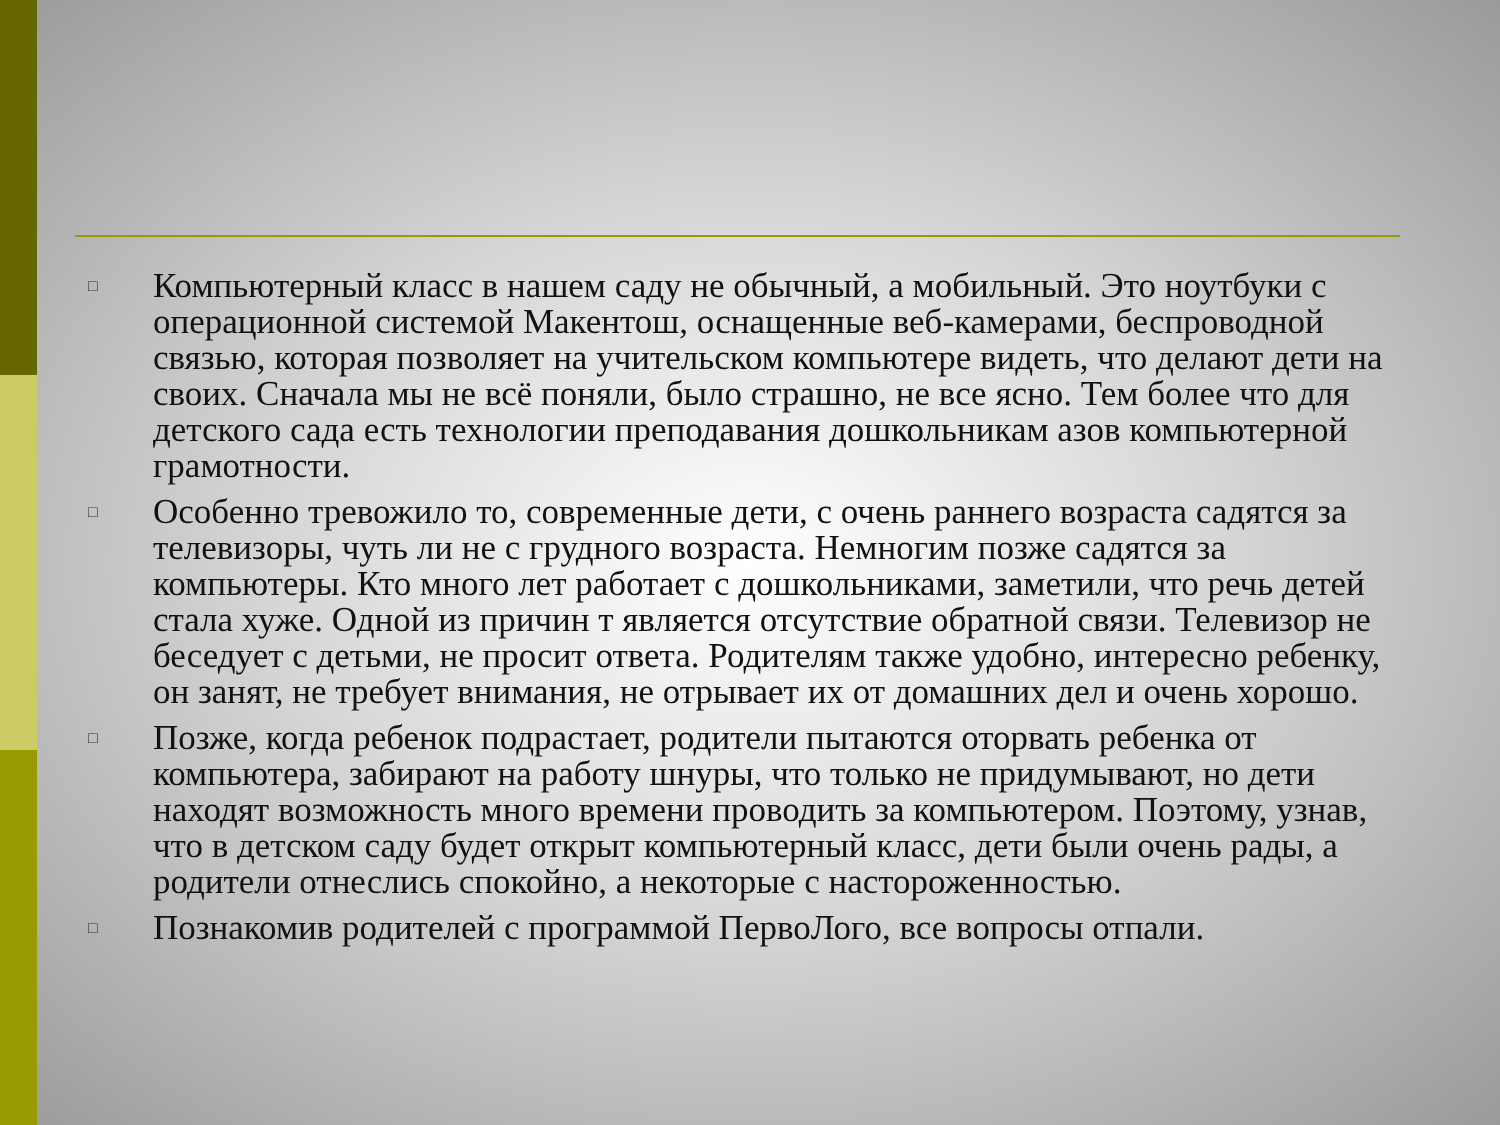□ Компьютерный класс в нашем саду не обычный, а мобильный. Это ноутбуки с операционной системой Макентош, оснащенные веб-камерами, беспроводной связью, которая позволяет на учительском компьютере видеть, что делают дети на своих. Сначала мы не всё поняли, было страшно, не все ясно. Тем более что для детского сада есть технологии преподавания дошкольникам азов компьютерной грамотности.
□ Особенно тревожило то, современные дети, с очень раннего возраста садятся за телевизоры, чуть ли не с грудного возраста. Немногим позже садятся за компьютеры. Кто много лет работает с дошкольниками, заметили, что речь детей стала хуже. Одной из причин т является отсутствие обратной связи. Телевизор не беседует с детьми, не просит ответа. Родителям также удобно, интересно ребенку, он занят, не требует внимания, не отрывает их от домашних дел и очень хорошо.
□ Позже, когда ребенок подрастает, родители пытаются оторвать ребенка от компьютера, забирают на работу шнуры, что только не придумывают, но дети находят возможность много времени проводить за компьютером. Поэтому, узнав, что в детском саду будет открыт компьютерный класс, дети были очень рады, а родители отнеслись спокойно, а некоторые с настороженностью.
□ Познакомив родителей с программой ПервоЛого, все вопросы отпали.